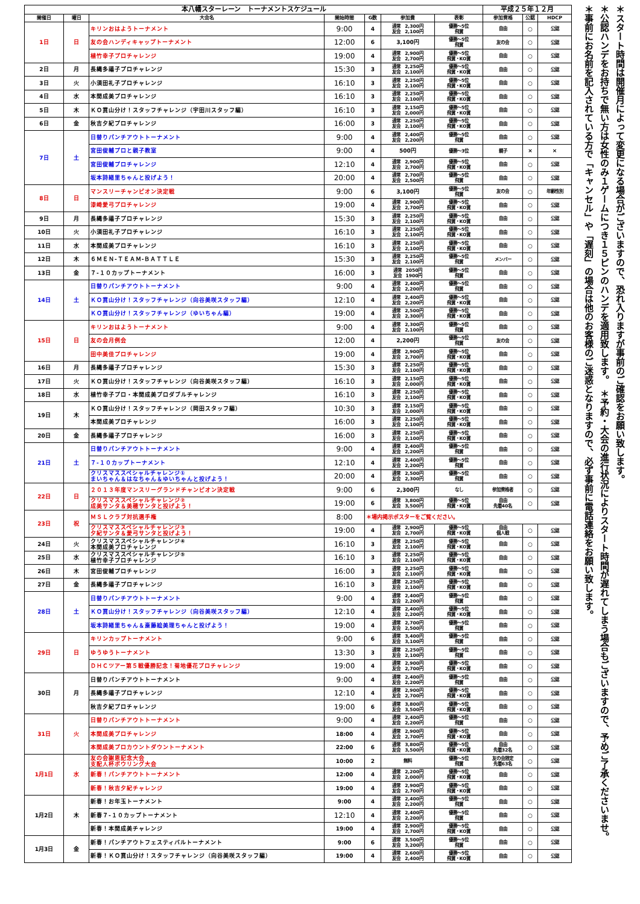| 本八幡スターレーン トーナメントスケジュール | | | | | | | 平成２５年１２月 | | |
| --- | --- | --- | --- | --- | --- | --- | --- | --- | --- |
| 開催日 | 曜日 | 大会名 | 開始時間 | G数 | 参加費 | 表彰 | 参加資格 | 公認 | HDCP |
| 1日 | 日 | キリンおはようトーナメント | 9:00 | 4 | 通常 2,300円 友会 2,100円 | 優勝～5位 飛賞 | 自由 | ○ | 公認 |
| | | 友の会ハンディキャップトーナメント | 12:00 | 6 | 3,100円 | 優勝～5位 飛賞 | 友の会 | ○ | 公認 |
| | | 植竹幸子プロチャレンジ | 19:00 | 4 | 通常 2,900円 友会 2,700円 | 優勝～5位 飛賞・KO賞 | 自由 | ○ | 公認 |
| 2日 | 月 | 長縄多禧子プロチャレンジ | 15:30 | 3 | 通常 2,250円 友会 2,100円 | 優勝～5位 飛賞・KO賞 | 自由 | ○ | 公認 |
| 3日 | 火 | 小須田礼子プロチャレンジ | 16:10 | 3 | 通常 2,250円 友会 2,100円 | 優勝～5位 飛賞・KO賞 | 自由 | ○ | 公認 |
| 4日 | 水 | 本間成美プロチャレンジ | 16:10 | 3 | 通常 2,250円 友会 2,100円 | 優勝～5位 飛賞・KO賞 | 自由 | ○ | 公認 |
| 5日 | 木 | ＫＯ賞山分け！スタッフチャレンジ（宇田川スタッフ編） | 16:10 | 3 | 通常 2,150円 友会 2,000円 | 優勝～5位 飛賞・KO賞 | 自由 | ○ | 公認 |
| 6日 | 金 | 秋吉夕紀プロチャレンジ | 16:00 | 3 | 通常 2,250円 友会 2,100円 | 優勝～5位 飛賞・KO賞 | 自由 | ○ | 公認 |
| 7日 | 土 | 日替りパンチアウトトーナメント | 9:00 | 4 | 通常 2,400円 友会 2,200円 | 優勝～5位 飛賞 | 自由 | ○ | 公認 |
| | | 宮田俊輔プロと親子教室 | 9:00 | 4 | 500円 | 優勝～3位 | 親子 | × | × |
| | | 宮田俊輔プロチャレンジ | 12:10 | 4 | 通常 2,900円 友会 2,700円 | 優勝～5位 飛賞・KO賞 | 自由 | ○ | 公認 |
| | | 坂本詩緒里ちゃんと投げよう！ | 20:00 | 4 | 通常 2,700円 友会 2,500円 | 優勝～5位 飛賞 | 自由 | ○ | 公認 |
| 8日 | 日 | マンスリーチャンピオン決定戦 | 9:00 | 6 | 3,100円 | 優勝～5位 飛賞 | 友の会 | ○ | 年齢性別 |
| | | 漆崎愛弓プロチャレンジ | 19:00 | 4 | 通常 2,900円 友会 2,700円 | 優勝～5位 飛賞・KO賞 | 自由 | ○ | 公認 |
| 9日 | 月 | 長縄多禧子プロチャレンジ | 15:30 | 3 | 通常 2,250円 友会 2,100円 | 優勝～5位 飛賞・KO賞 | 自由 | ○ | 公認 |
| 10日 | 火 | 小須田礼子プロチャレンジ | 16:10 | 3 | 通常 2,250円 友会 2,100円 | 優勝～5位 飛賞・KO賞 | 自由 | ○ | 公認 |
| 11日 | 水 | 本間成美プロチャレンジ | 16:10 | 3 | 通常 2,250円 友会 2,100円 | 優勝～5位 飛賞・KO賞 | 自由 | ○ | 公認 |
| 12日 | 木 | ６ＭＥＮ-ＴＥＡＭ-ＢＡＴＴＬＥ | 15:30 | 3 | 通常 2,250円 友会 2,100円 | 優勝～5位 飛賞 | メンバー | ○ | 公認 |
| 13日 | 金 | ７-１０カップトーナメント | 16:00 | 3 | 通常 2050円 友会 1900円 | 優勝～5位 飛賞 | 自由 | ○ | 公認 |
| 14日 | 土 | 日替りパンチアウトトーナメント | 9:00 | 4 | 通常 2,400円 友会 2,200円 | 優勝～5位 飛賞 | 自由 | ○ | 公認 |
| | | ＫＯ賞山分け！スタッフチャレンジ（向谷美咲スタッフ編） | 12:10 | 4 | 通常 2,400円 友会 2,200円 | 優勝～5位 飛賞・KO賞 | 自由 | ○ | 公認 |
| | | ＫＯ賞山分け！スタッフチャレンジ（ゆいちゃん編） | 19:00 | 4 | 通常 2,500円 友会 2,300円 | 優勝～5位 飛賞・KO賞 | 自由 | ○ | 公認 |
| 15日 | 日 | キリンおはようトーナメント | 9:00 | 4 | 通常 2,300円 友会 2,100円 | 優勝～5位 飛賞 | 自由 | ○ | 公認 |
| | | 友の会月例会 | 12:00 | 4 | 2,200円 | 優勝～5位 飛賞 | 友の会 | ○ | 公認 |
| | | 田中美佳プロチャレンジ | 19:00 | 4 | 通常 2,900円 友会 2,700円 | 優勝～5位 飛賞・KO賞 | 自由 | ○ | 公認 |
| 16日 | 月 | 長縄多禧子プロチャレンジ | 15:30 | 3 | 通常 2,250円 友会 2,100円 | 優勝～5位 飛賞・KO賞 | 自由 | ○ | 公認 |
| 17日 | 火 | ＫＯ賞山分け！スタッフチャレンジ（向谷美咲スタッフ編） | 16:10 | 3 | 通常 2,150円 友会 2,000円 | 優勝～5位 飛賞・KO賞 | 自由 | ○ | 公認 |
| 18日 | 水 | 植竹幸子プロ・本間成美プロダブルチャレンジ | 16:10 | 3 | 通常 2,250円 友会 2,100円 | 優勝～5位 飛賞・KO賞 | 自由 | ○ | 公認 |
| 19日 | 木 | ＫＯ賞山分け！スタッフチャレンジ（岡田スタッフ編） | 10:30 | 3 | 通常 2,150円 友会 2,000円 | 優勝～5位 飛賞・KO賞 | 自由 | ○ | 公認 |
| | | 本間成美プロチャレンジ | 16:00 | 3 | 通常 2,250円 友会 2,100円 | 優勝～5位 飛賞・KO賞 | 自由 | ○ | 公認 |
| 20日 | 金 | 長縄多禧子プロチャレンジ | 16:00 | 3 | 通常 2,250円 友会 2,100円 | 優勝～5位 飛賞・KO賞 | 自由 | ○ | 公認 |
| 21日 | 土 | 日替りパンチアウトトーナメント | 9:00 | 4 | 通常 2,400円 友会 2,200円 | 優勝～5位 飛賞 | 自由 | ○ | 公認 |
| | | ７-１０カップトーナメント | 12:10 | 4 | 通常 2,400円 友会 2,200円 | 優勝～5位 飛賞 | 自由 | ○ | 公認 |
| | | クリスマススペシャルチャレンジ① まいちゃん＆はなちゃん＆ゆいちゃんと投げよう！ | 20:00 | 4 | 通常 2,500円 友会 2,300円 | 優勝～5位 飛賞 | 自由 | ○ | 公認 |
| 22日 | 日 | ２０１３年度マンスリーグランドチャンピオン決定戦 | 9:00 | 6 | 2,300円 | なし | 参加資格者 | ○ | 公認 |
| | | クリスマススペシャルチャレンジ② 成美サンタ＆美穂サンタと投げよう！ | 19:00 | 6 | 通常 3,800円 友会 3,500円 | 優勝～5位 飛賞・KO賞 | 自由 先着40名 | ○ | 公認 |
| 23日 | 祝 | ＭＳＬクラブ対抗選手権 | 8:00 | ＊場内掲示ポスターをご覧ください。 | | | | | |
| | | クリスマススペシャルチャレンジ③ 夕紀サンタ＆愛弓サンタと投げよう！ | 19:00 | 4 | 通常 2,900円 友会 2,700円 | 優勝～5位 飛賞・KO賞 | 自由 個人戦 | ○ | 公認 |
| 24日 | 火 | クリスマススペシャルチャレンジ④ 本間成美プロチャレンジ | 16:10 | 3 | 通常 2,250円 友会 2,100円 | 優勝～5位 飛賞・KO賞 | 自由 | ○ | 公認 |
| 25日 | 水 | クリスマススペシャルチャレンジ⑤ 植竹幸子プロチャレンジ | 16:10 | 3 | 通常 2,250円 友会 2,100円 | 優勝～5位 飛賞・KO賞 | 自由 | ○ | 公認 |
| 26日 | 木 | 宮田俊輔プロチャレンジ | 16:00 | 3 | 通常 2,250円 友会 2,100円 | 優勝～5位 飛賞・KO賞 | 自由 | ○ | 公認 |
| 27日 | 金 | 長縄多禧子プロチャレンジ | 16:10 | 3 | 通常 2,250円 友会 2,100円 | 優勝～5位 飛賞・KO賞 | 自由 | ○ | 公認 |
| 28日 | 土 | 日替りパンチアウトトーナメント | 9:00 | 4 | 通常 2,400円 友会 2,200円 | 優勝～5位 飛賞 | 自由 | ○ | 公認 |
| | | ＫＯ賞山分け！スタッフチャレンジ（向谷美咲スタッフ編） | 12:10 | 4 | 通常 2,400円 友会 2,200円 | 優勝～5位 飛賞・KO賞 | 自由 | ○ | 公認 |
| | | 坂本詩緒里ちゃん＆斎藤絵美理ちゃんと投げよう！ | 19:00 | 4 | 通常 2,700円 友会 2,500円 | 優勝～5位 飛賞 | 自由 | ○ | 公認 |
| 29日 | 日 | キリンカップトーナメント | 9:00 | 6 | 通常 3,400円 友会 3,100円 | 優勝～5位 飛賞 | 自由 | ○ | 公認 |
| | | ゆうゆうトーナメント | 13:30 | 3 | 通常 2,250円 友会 2,100円 | 優勝～5位 飛賞 | 自由 | ○ | 公認 |
| | | ＤＨＣツアー第５戦優勝記念！菊地優花プロチャレンジ | 19:00 | 4 | 通常 2,900円 友会 2,700円 | 優勝～5位 飛賞・KO賞 | 自由 | ○ | 公認 |
| 30日 | 月 | 日替りパンチアウトトーナメント | 9:00 | 4 | 通常 2,400円 友会 2,200円 | 優勝～5位 飛賞 | 自由 | ○ | 公認 |
| | | 長縄多禧子プロチャレンジ | 12:10 | 4 | 通常 2,900円 友会 2,700円 | 優勝～5位 飛賞・KO賞 | 自由 | ○ | 公認 |
| | | 秋吉夕紀プロチャレンジ | 19:00 | 6 | 通常 3,800円 友会 3,500円 | 優勝～5位 飛賞・KO賞 | 自由 | ○ | 公認 |
| 31日 | 火 | 日替りパンチアウトトーナメント | 9:00 | 4 | 通常 2,400円 友会 2,200円 | 優勝～5位 飛賞 | 自由 | ○ | 公認 |
| | | 本間成美プロチャレンジ | 18:00 | 4 | 通常 2,900円 友会 2,700円 | 優勝～5位 飛賞・KO賞 | 自由 | ○ | 公認 |
| | | 本間成美プロカウントダウントーナメント | 22:00 | 6 | 通常 3,800円 友会 3,500円 | 優勝～5位 飛賞・KO賞 | 自由 先着32名 | ○ | 公認 |
| 1月1日 | 水 | 友の会謝恩記念大会 支配人杯ボウリング大会 | 10:00 | 2 | 無料 | 優勝～5位 飛賞 | 友の会限定 先着63名 | ○ | 公認 |
| | | 新春！パンチアウトトーナメント | 12:00 | 4 | 通常 2,200円 友会 2,000円 | 優勝～5位 飛賞・KO賞 | 自由 | ○ | 公認 |
| | | 新春！秋吉夕紀チャレンジ | 19:00 | 4 | 通常 2,900円 友会 2,700円 | 優勝～5位 飛賞・KO賞 | 自由 | ○ | 公認 |
| 1月2日 | 木 | 新春！お年玉トーナメント | 9:00 | 4 | 通常 2,400円 友会 2,200円 | 優勝～5位 飛賞 | 自由 | ○ | 公認 |
| | | 新春７-１０カップトーナメント | 12:10 | 4 | 通常 2,400円 友会 2,200円 | 優勝～5位 飛賞 | 自由 | ○ | 公認 |
| | | 新春！本間成美チャレンジ | 19:00 | 4 | 通常 2,900円 友会 2,700円 | 優勝～5位 飛賞・KO賞 | 自由 | ○ | 公認 |
| 1月3日 | 金 | 新春！パンチアウトフェスティバルトーナメント | 9:00 | 6 | 通常 3,500円 友会 3,200円 | 優勝～5位 飛賞 | 自由 | ○ | 公認 |
| | | 新春！ＫＯ賞山分け！スタッフチャレンジ（向谷美咲スタッフ編） | 19:00 | 4 | 通常 2,600円 友会 2,400円 | 優勝～5位 飛賞・KO賞 | 自由 | ○ | 公認 |
＊スタート時間は開催月によって変更になる場合がございますので、恐れ入りますが事前のご確認をお願い致します。
＊公認ハンデをお持ちで無い方は女性のみ１ゲームにつき１５ピンのハンデを適用致します。　＊予約・大会の進行状況によりスタート時間が遅れてしまう場合もございますので、予めご了承くださいませ。
＊事前にお名前を記入されている方で「キャンセル」や「遅刻」の場合は他のお客様のご迷惑となりますので、必ず事前に電話連絡をお願い致します。